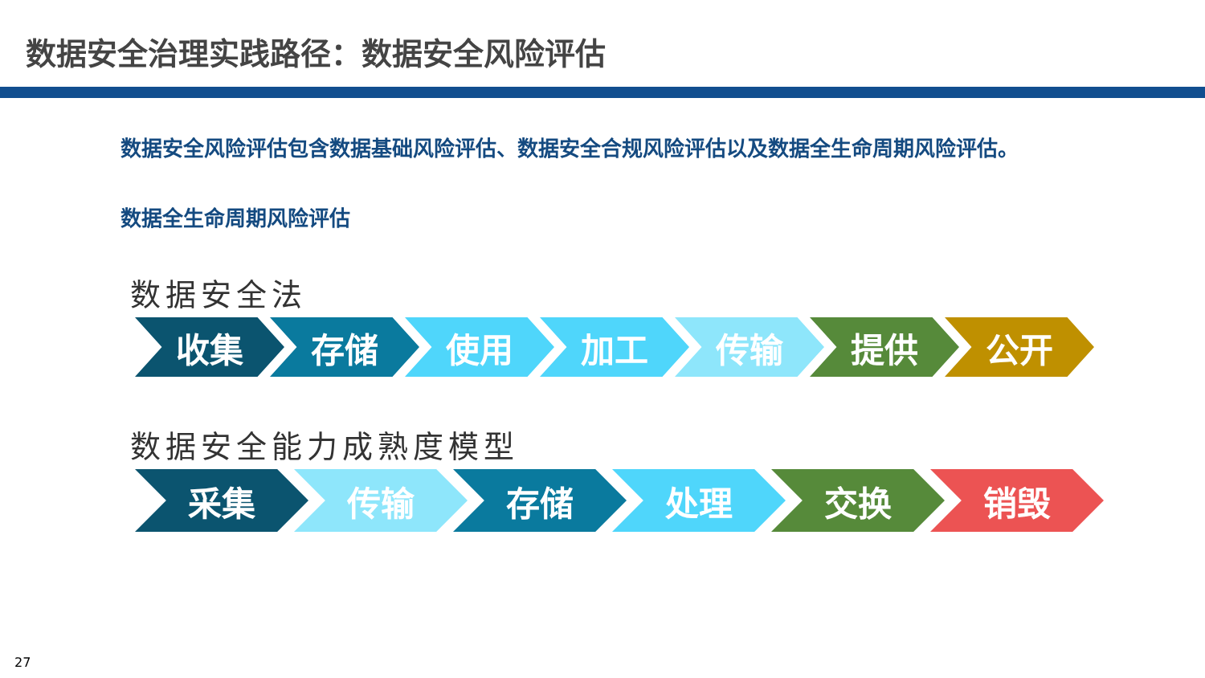数据安全治理实践路径：数据安全风险评估
数据安全风险评估包含数据基础风险评估、数据安全合规风险评估以及数据全生命周期风险评估。
数据全生命周期风险评估
数据安全法
收集 存储 使用 加工 传输 提供 公开
数据安全能力成熟度模型
采集 传输 存储 处理 交换 销毁
27